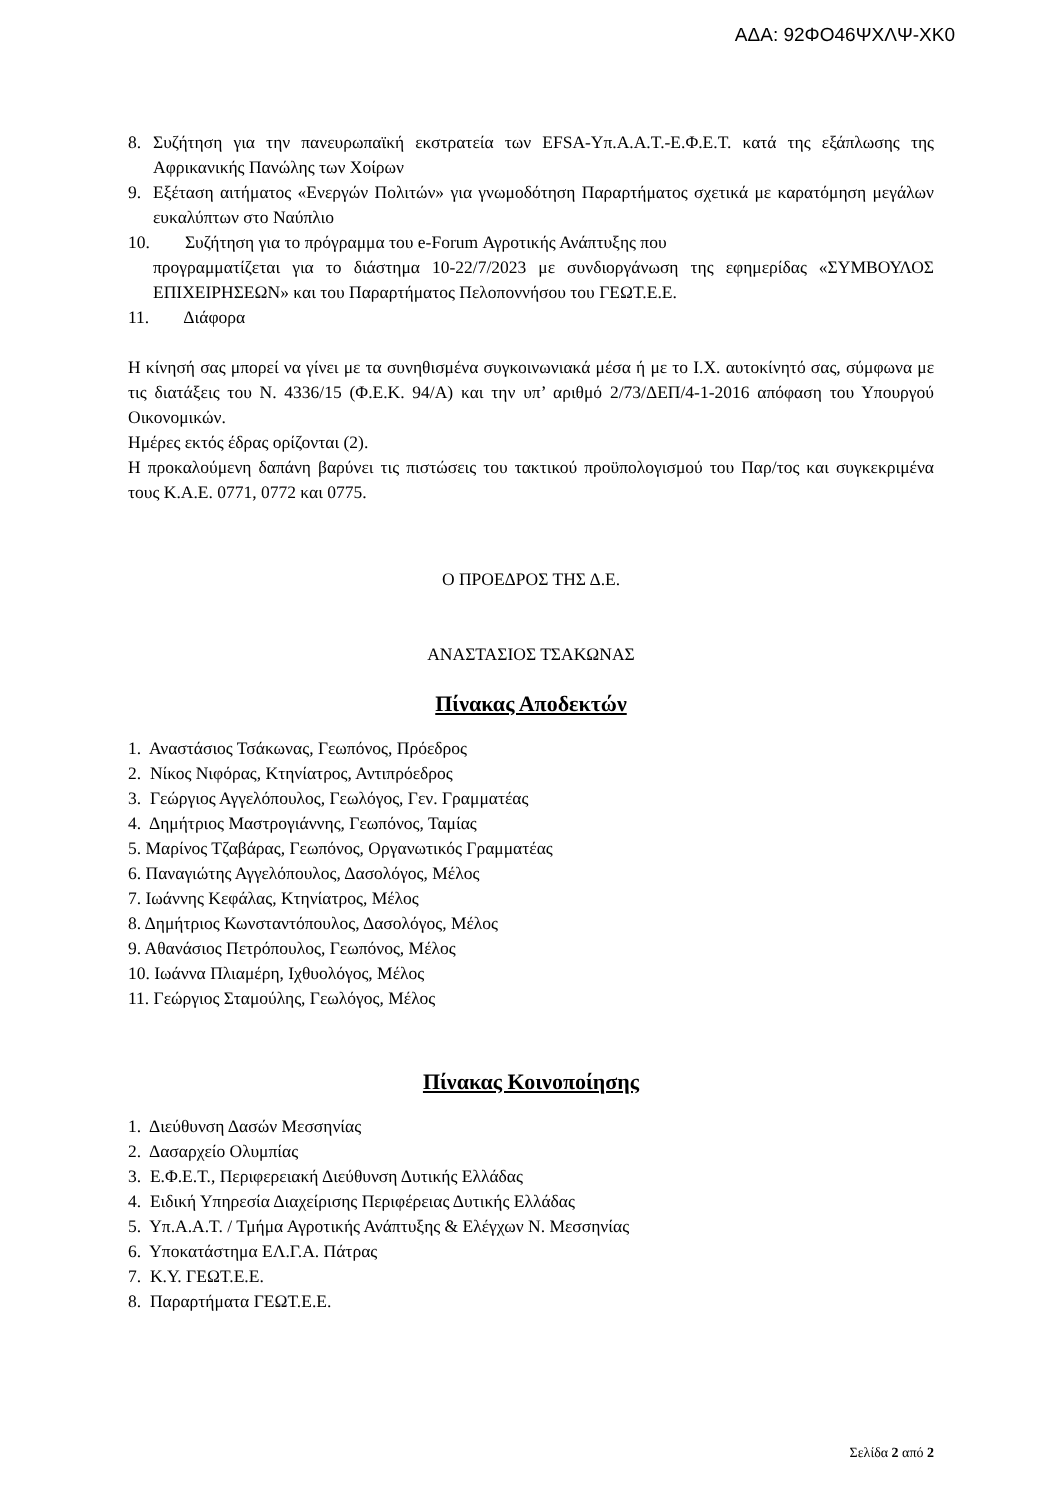ΑΔΑ: 92ΦΟ46ΨΧΛΨ-ΧΚ0
8. Συζήτηση για την πανευρωπαϊκή εκστρατεία των EFSA-Υπ.Α.Α.Τ.-Ε.Φ.Ε.Τ. κατά της εξάπλωσης της Αφρικανικής Πανώλης των Χοίρων
9. Εξέταση αιτήματος «Ενεργών Πολιτών» για γνωμοδότηση Παραρτήματος σχετικά με καρατόμηση μεγάλων ευκαλύπτων στο Ναύπλιο
10. Συζήτηση για το πρόγραμμα του e-Forum Αγροτικής Ανάπτυξης που
προγραμματίζεται για το διάστημα 10-22/7/2023 με συνδιοργάνωση της εφημερίδας «ΣΥΜΒΟΥΛΟΣ ΕΠΙΧΕΙΡΗΣΕΩΝ» και του Παραρτήματος Πελοποννήσου του ΓΕΩΤ.Ε.Ε.
11. Διάφορα
Η κίνησή σας μπορεί να γίνει με τα συνηθισμένα συγκοινωνιακά μέσα ή με το Ι.Χ. αυτοκίνητό σας, σύμφωνα με τις διατάξεις του Ν. 4336/15 (Φ.Ε.Κ. 94/Α) και την υπ’ αριθμό 2/73/ΔΕΠ/4-1-2016 απόφαση του Υπουργού Οικονομικών.
Ημέρες εκτός έδρας ορίζονται (2).
Η προκαλούμενη δαπάνη βαρύνει τις πιστώσεις του τακτικού προϋπολογισμού του Παρ/τος και συγκεκριμένα τους Κ.Α.Ε. 0771, 0772 και 0775.
Ο ΠΡΟΕΔΡΟΣ ΤΗΣ Δ.Ε.
ΑΝΑΣΤΑΣΙΟΣ ΤΣΑΚΩΝΑΣ
Πίνακας Αποδεκτών
1. Αναστάσιος Τσάκωνας, Γεωπόνος, Πρόεδρος
2. Νίκος Νιφόρας, Κτηνίατρος, Αντιπρόεδρος
3. Γεώργιος Αγγελόπουλος, Γεωλόγος, Γεν. Γραμματέας
4. Δημήτριος Μαστρογιάννης, Γεωπόνος, Ταμίας
5. Μαρίνος Τζαβάρας, Γεωπόνος, Οργανωτικός Γραμματέας
6. Παναγιώτης Αγγελόπουλος, Δασολόγος, Μέλος
7. Ιωάννης Κεφάλας, Κτηνίατρος, Μέλος
8. Δημήτριος Κωνσταντόπουλος, Δασολόγος, Μέλος
9. Αθανάσιος Πετρόπουλος, Γεωπόνος, Μέλος
10. Ιωάννα Πλιαμέρη, Ιχθυολόγος, Μέλος
11. Γεώργιος Σταμούλης, Γεωλόγος, Μέλος
Πίνακας Κοινοποίησης
1. Διεύθυνση Δασών Μεσσηνίας
2. Δασαρχείο Ολυμπίας
3. Ε.Φ.Ε.Τ., Περιφερειακή Διεύθυνση Δυτικής Ελλάδας
4. Ειδική Υπηρεσία Διαχείρισης Περιφέρειας Δυτικής Ελλάδας
5. Υπ.Α.Α.Τ. / Τμήμα Αγροτικής Ανάπτυξης & Ελέγχων Ν. Μεσσηνίας
6. Υποκατάστημα ΕΛ.Γ.Α. Πάτρας
7. Κ.Υ. ΓΕΩΤ.Ε.Ε.
8. Παραρτήματα ΓΕΩΤ.Ε.Ε.
Σελίδα 2 από 2